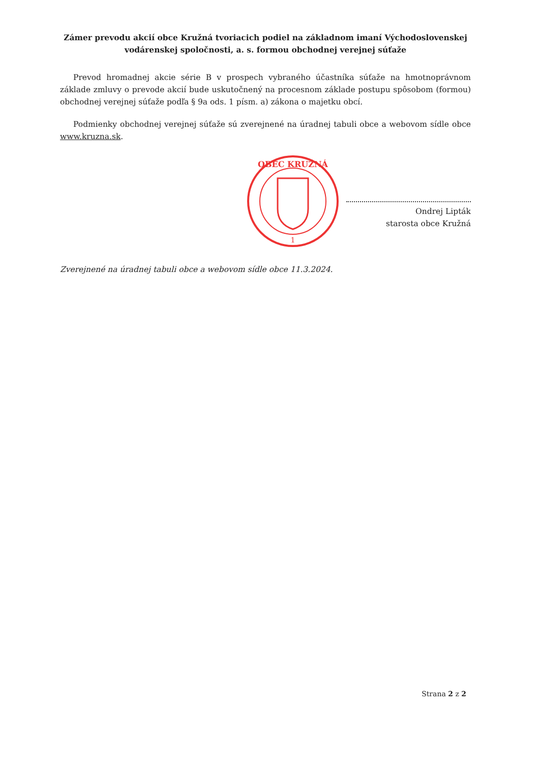Zámer prevodu akcií obce Kružná tvoriacich podiel na základnom imaní Východoslovenskej vodárenskej spoločnosti, a. s. formou obchodnej verejnej súťaže
Prevod hromadnej akcie série B v prospech vybraného účastníka súťaže na hmotnoprávnom základe zmluvy o prevode akcií bude uskutočnený na procesnom základe postupu spôsobom (formou) obchodnej verejnej súťaže podľa § 9a ods. 1 písm. a) zákona o majetku obcí.
Podmienky obchodnej verejnej súťaže sú zverejnené na úradnej tabuli obce a webovom sídle obce www.kruzna.sk.
OBEC KRUŽNÁ
1
Ondrej Lipták
starosta obce Kružná
Zverejnené na úradnej tabuli obce a webovom sídle obce 11.3.2024.
Strana 2 z 2